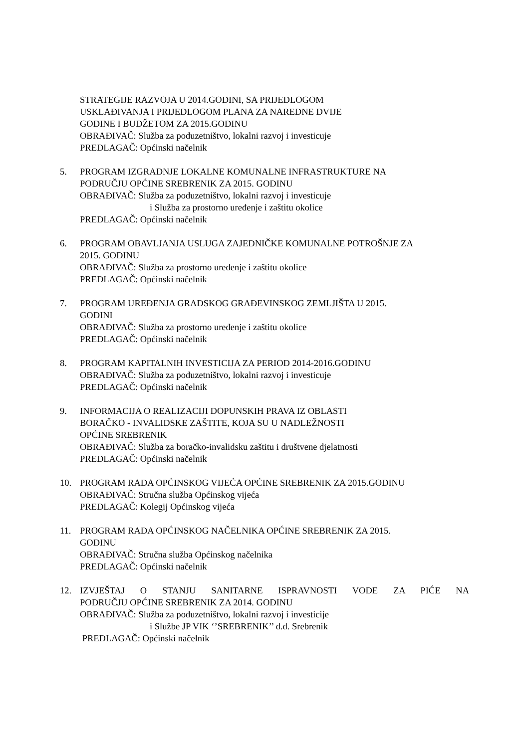STRATEGIJE RAZVOJA U 2014.GODINI, SA PRIJEDLOGOM
USKLAĐIVANJA I PRIJEDLOGOM PLANA ZA NAREDNE DVIJE
GODINE I BUDŽETOM ZA 2015.GODINU
OBRAĐIVAČ: Služba za poduzetništvo, lokalni razvoj i investicuje
PREDLAGAČ: Općinski načelnik
5. PROGRAM IZGRADNJE LOKALNE KOMUNALNE INFRASTRUKTURE NA
PODRUČJU OPĆINE SREBRENIK ZA 2015. GODINU
OBRAĐIVAČ: Služba za poduzetništvo, lokalni razvoj i investicuje
i Služba za prostorno uređenje i zaštitu okolice
PREDLAGAČ: Općinski načelnik
6. PROGRAM OBAVLJANJA USLUGA ZAJEDNIČKE KOMUNALNE POTROŠNJE ZA
2015. GODINU
OBRAĐIVAČ: Služba za prostorno uređenje i zaštitu okolice
PREDLAGAČ: Općinski načelnik
7. PROGRAM UREĐENJA GRADSKOG GRAĐEVINSKOG ZEMLJIŠTA U 2015.
GODINI
OBRAĐIVAČ: Služba za prostorno uređenje i zaštitu okolice
PREDLAGAČ: Općinski načelnik
8. PROGRAM KAPITALNIH INVESTICIJA ZA PERIOD 2014-2016.GODINU
OBRAĐIVAČ: Služba za poduzetništvo, lokalni razvoj i investicuje
PREDLAGAČ: Općinski načelnik
9. INFORMACIJA O REALIZACIJI DOPUNSKIH PRAVA IZ OBLASTI
BORAČKO - INVALIDSKE ZAŠTITE, KOJA SU U NADLEŽNOSTI
OPĆINE SREBRENIK
OBRAĐIVAČ: Služba za boračko-invalidsku zaštitu i društvene djelatnosti
PREDLAGAČ: Općinski načelnik
10. PROGRAM RADA OPĆINSKOG VIJEĆA OPĆINE SREBRENIK ZA 2015.GODINU
OBRAĐIVAČ: Stručna služba Općinskog vijeća
PREDLAGAČ: Kolegij Općinskog vijeća
11. PROGRAM RADA OPĆINSKOG NAČELNIKA OPĆINE SREBRENIK ZA 2015.
GODINU
OBRAĐIVAČ: Stručna služba Općinskog načelnika
PREDLAGAČ: Općinski načelnik
12. IZVJEŠTAJ O STANJU SANITARNE ISPRAVNOSTI VODE ZA PIĆE NA
PODRUČJU OPĆINE SREBRENIK ZA 2014. GODINU
OBRAĐIVAČ: Služba za poduzetništvo, lokalni razvoj i investicije
i Službe JP VIK ‘’SREBRENIK’’ d.d. Srebrenik
PREDLAGAČ: Općinski načelnik